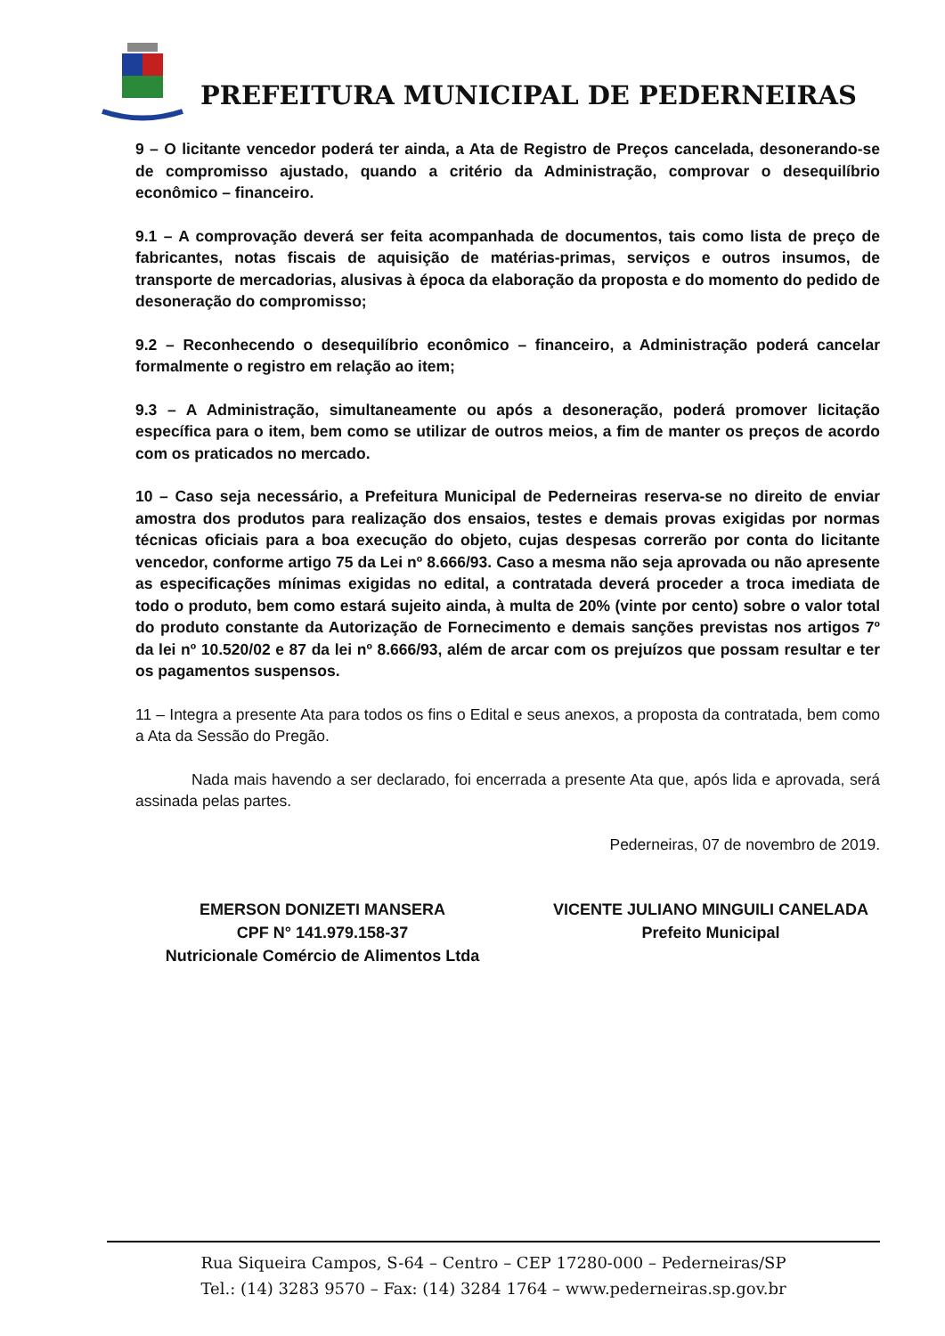PREFEITURA MUNICIPAL DE PEDERNEIRAS
9 – O licitante vencedor poderá ter ainda, a Ata de Registro de Preços cancelada, desonerando-se de compromisso ajustado, quando a critério da Administração, comprovar o desequilíbrio econômico – financeiro.
9.1 – A comprovação deverá ser feita acompanhada de documentos, tais como lista de preço de fabricantes, notas fiscais de aquisição de matérias-primas, serviços e outros insumos, de transporte de mercadorias, alusivas à época da elaboração da proposta e do momento do pedido de desoneração do compromisso;
9.2 – Reconhecendo o desequilíbrio econômico – financeiro, a Administração poderá cancelar formalmente o registro em relação ao item;
9.3 – A Administração, simultaneamente ou após a desoneração, poderá promover licitação específica para o item, bem como se utilizar de outros meios, a fim de manter os preços de acordo com os praticados no mercado.
10 – Caso seja necessário, a Prefeitura Municipal de Pederneiras reserva-se no direito de enviar amostra dos produtos para realização dos ensaios, testes e demais provas exigidas por normas técnicas oficiais para a boa execução do objeto, cujas despesas correrão por conta do licitante vencedor, conforme artigo 75 da Lei nº 8.666/93. Caso a mesma não seja aprovada ou não apresente as especificações mínimas exigidas no edital, a contratada deverá proceder a troca imediata de todo o produto, bem como estará sujeito ainda, à multa de 20% (vinte por cento) sobre o valor total do produto constante da Autorização de Fornecimento e demais sanções previstas nos artigos 7º da lei nº 10.520/02 e 87 da lei nº 8.666/93, além de arcar com os prejuízos que possam resultar e ter os pagamentos suspensos.
11 – Integra a presente Ata para todos os fins o Edital e seus anexos, a proposta da contratada, bem como a Ata da Sessão do Pregão.
Nada mais havendo a ser declarado, foi encerrada a presente Ata que, após lida e aprovada, será assinada pelas partes.
Pederneiras, 07 de novembro de 2019.
EMERSON DONIZETI MANSERA
CPF N° 141.979.158-37
Nutricionale Comércio de Alimentos Ltda
VICENTE JULIANO MINGUILI CANELADA
Prefeito Municipal
Rua Siqueira Campos, S-64 – Centro – CEP 17280-000 – Pederneiras/SP
Tel.: (14) 3283 9570 – Fax: (14) 3284 1764 – www.pederneiras.sp.gov.br